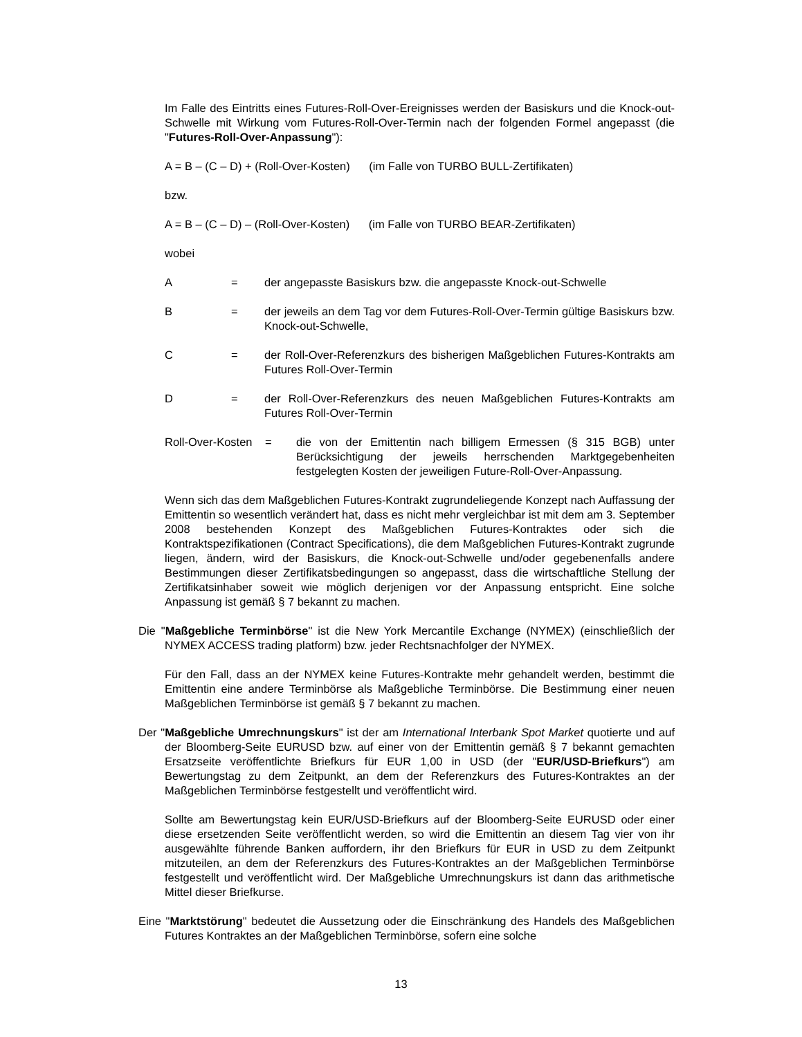Im Falle des Eintritts eines Futures-Roll-Over-Ereignisses werden der Basiskurs und die Knock-out-Schwelle mit Wirkung vom Futures-Roll-Over-Termin nach der folgenden Formel angepasst (die "Futures-Roll-Over-Anpassung"):
A = B – (C – D) + (Roll-Over-Kosten) (im Falle von TURBO BULL-Zertifikaten)
bzw.
A = B – (C – D) – (Roll-Over-Kosten) (im Falle von TURBO BEAR-Zertifikaten)
wobei
A = der angepasste Basiskurs bzw. die angepasste Knock-out-Schwelle
B = der jeweils an dem Tag vor dem Futures-Roll-Over-Termin gültige Basiskurs bzw. Knock-out-Schwelle,
C = der Roll-Over-Referenzkurs des bisherigen Maßgeblichen Futures-Kontrakts am Futures Roll-Over-Termin
D = der Roll-Over-Referenzkurs des neuen Maßgeblichen Futures-Kontrakts am Futures Roll-Over-Termin
Roll-Over-Kosten = die von der Emittentin nach billigem Ermessen (§ 315 BGB) unter Berücksichtigung der jeweils herrschenden Marktgegebenheiten festgelegten Kosten der jeweiligen Future-Roll-Over-Anpassung.
Wenn sich das dem Maßgeblichen Futures-Kontrakt zugrundeliegende Konzept nach Auffassung der Emittentin so wesentlich verändert hat, dass es nicht mehr vergleichbar ist mit dem am 3. September 2008 bestehenden Konzept des Maßgeblichen Futures-Kontraktes oder sich die Kontraktspezifikationen (Contract Specifications), die dem Maßgeblichen Futures-Kontrakt zugrunde liegen, ändern, wird der Basiskurs, die Knock-out-Schwelle und/oder gegebenenfalls andere Bestimmungen dieser Zertifikatsbedingungen so angepasst, dass die wirtschaftliche Stellung der Zertifikatsinhaber soweit wie möglich derjenigen vor der Anpassung entspricht. Eine solche Anpassung ist gemäß § 7 bekannt zu machen.
Die "Maßgebliche Terminbörse" ist die New York Mercantile Exchange (NYMEX) (einschließlich der NYMEX ACCESS trading platform) bzw. jeder Rechtsnachfolger der NYMEX.
Für den Fall, dass an der NYMEX keine Futures-Kontrakte mehr gehandelt werden, bestimmt die Emittentin eine andere Terminbörse als Maßgebliche Terminbörse. Die Bestimmung einer neuen Maßgeblichen Terminbörse ist gemäß § 7 bekannt zu machen.
Der "Maßgebliche Umrechnungskurs" ist der am International Interbank Spot Market quotierte und auf der Bloomberg-Seite EURUSD bzw. auf einer von der Emittentin gemäß § 7 bekannt gemachten Ersatzseite veröffentlichte Briefkurs für EUR 1,00 in USD (der "EUR/USD-Briefkurs") am Bewertungstag zu dem Zeitpunkt, an dem der Referenzkurs des Futures-Kontraktes an der Maßgeblichen Terminbörse festgestellt und veröffentlicht wird.
Sollte am Bewertungstag kein EUR/USD-Briefkurs auf der Bloomberg-Seite EURUSD oder einer diese ersetzenden Seite veröffentlicht werden, so wird die Emittentin an diesem Tag vier von ihr ausgewählte führende Banken auffordern, ihr den Briefkurs für EUR in USD zu dem Zeitpunkt mitzuteilen, an dem der Referenzkurs des Futures-Kontraktes an der Maßgeblichen Terminbörse festgestellt und veröffentlicht wird. Der Maßgebliche Umrechnungskurs ist dann das arithmetische Mittel dieser Briefkurse.
Eine "Marktstörung" bedeutet die Aussetzung oder die Einschränkung des Handels des Maßgeblichen Futures Kontraktes an der Maßgeblichen Terminbörse, sofern eine solche
13